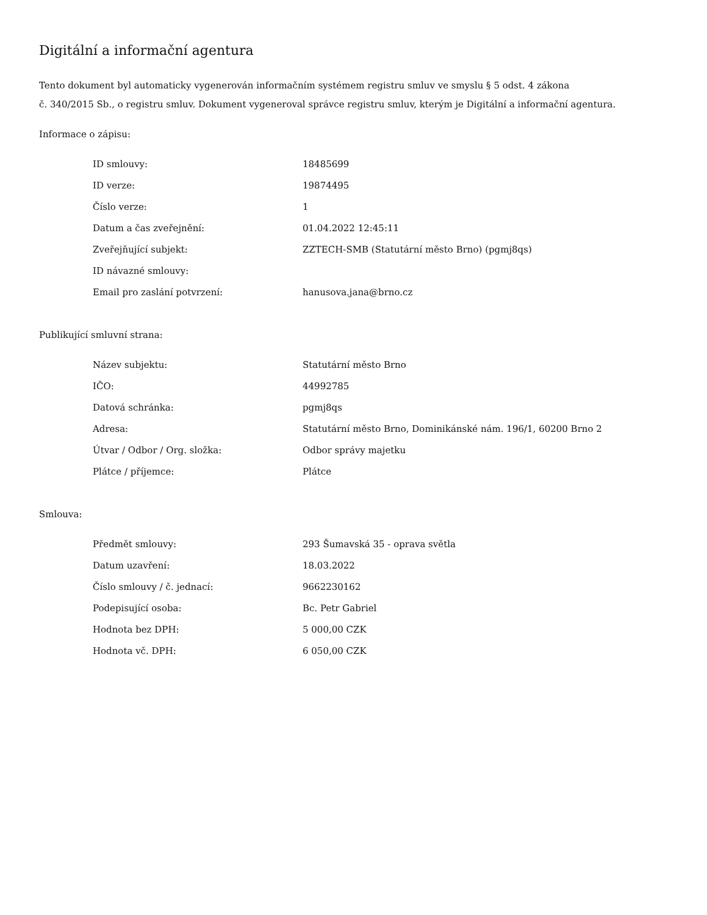Digitální a informační agentura
Tento dokument byl automaticky vygenerován informačním systémem registru smluv ve smyslu § 5 odst. 4 zákona
č. 340/2015 Sb., o registru smluv. Dokument vygeneroval správce registru smluv, kterým je Digitální a informační agentura.
Informace o zápisu:
| ID smlouvy: | 18485699 |
| ID verze: | 19874495 |
| Číslo verze: | 1 |
| Datum a čas zveřejnění: | 01.04.2022 12:45:11 |
| Zveřejňující subjekt: | ZZTECH-SMB (Statutární město Brno) (pgmj8qs) |
| ID návazné smlouvy: | |
| Email pro zaslání potvrzení: | hanusova.jana@brno.cz |
Publikující smluvní strana:
| Název subjektu: | Statutární město Brno |
| IČO: | 44992785 |
| Datová schránka: | pgmj8qs |
| Adresa: | Statutární město Brno, Dominikánské nám. 196/1, 60200 Brno 2 |
| Útvar / Odbor / Org. složka: | Odbor správy majetku |
| Plátce / příjemce: | Plátce |
Smlouva:
| Předmět smlouvy: | 293 Šumavská 35 - oprava světla |
| Datum uzavření: | 18.03.2022 |
| Číslo smlouvy / č. jednací: | 9662230162 |
| Podepisující osoba: | Bc. Petr Gabriel |
| Hodnota bez DPH: | 5 000,00 CZK |
| Hodnota vč. DPH: | 6 050,00 CZK |